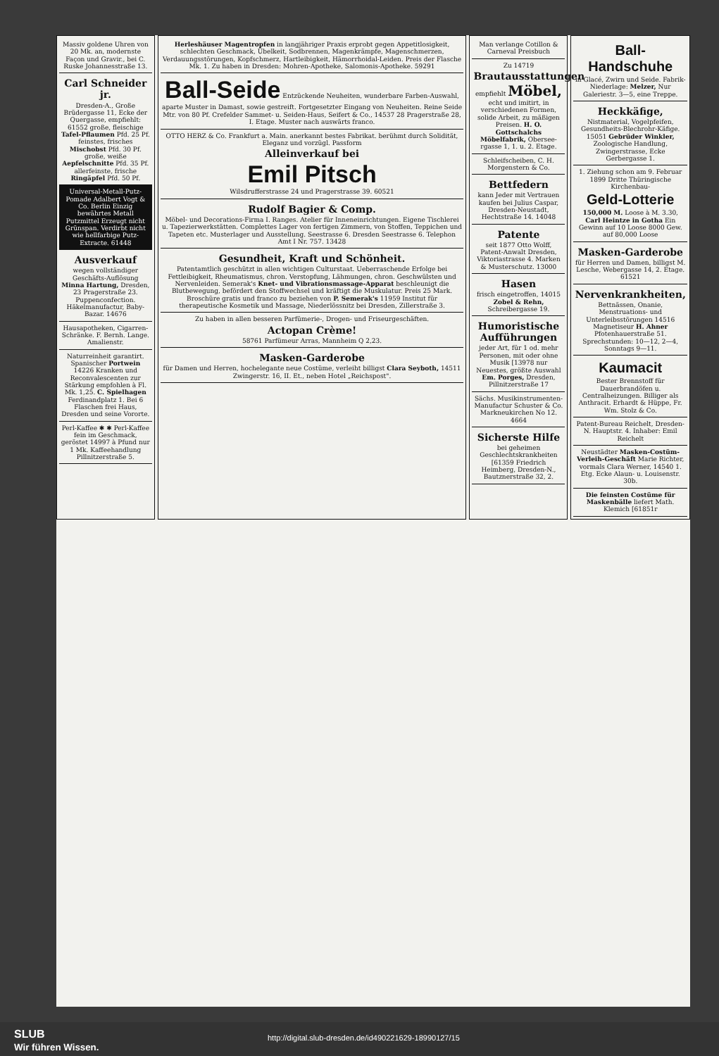Massiv goldene Uhren von 20 Mk. an, modernste Façon und Gravir., bei C. Ruske Johannesstraße 13.
Carl Schneider jr.
Dresden-A., Große Brüdergasse 11, Ecke der Quergasse, empfiehlt: 61552 große, fleischige Tafel-Pflaumen Pfd. 25 Pf. feinstes, frisches Mischobst Pfd. 30 Pf. große, weiße Aepfelschnitte Pfd. 35 Pf. allerfeinste, frische Ringäpfel Pfd. 50 Pf.
Universal-Metall-Putz-Pomade Adalbert Vogt & Co. Berlin Einzig bewährtes Metall Putzmittel Erzeugt nicht Grünspan. Verdirbt nicht wie hellfarbige Putz-Extracte. 61448
Ausverkauf
wegen vollständiger Geschäfts-Auflösung Minna Hartung, Dresden, 23 Pragerstraße 23. Puppenconfection. Häkelmanufactur, Baby-Bazar. 14676
Hausapotheken, Cigarren-Schränke. F. Bernh. Lange. Amalienstr.
Naturreinheit garantirt. Spanischer Portwein 14226 Kranken und Reconvalescenten zur Stärkung empfohlen à Fl. Mk. 1,25. C. Spielhagen Ferdinandplatz 1. Bei 6 Flaschen frei Haus, Dresden und seine Vororte.
Perl-Kaffee ✱ ✱ Perl-Kaffee fein im Geschmack, geröstet 14997 à Pfund nur 1 Mk. Kaffeehandlung Pillnitzerstraße 5.
Herleshäuser Magentropfen in langjähriger Praxis erprobt gegen Appetitlosigkeit, schlechten Geschmack, Übelkeit, Sodbrennen, Magenkrämpfe, Magenschmerzen, Verdauungsstörungen, Kopfschmerz, Hartleibigkeit, Hämorrhoidal-Leiden. Preis der Flasche Mk. 1. Zu haben in Dresden: Mohren-Apotheke, Salomonis-Apotheke. 59291
Ball-Seide Entzückende Neuheiten, wunderbare Farben-Auswahl, aparte Muster in Damast, sowie gestreift. Fortgesetzter Eingang von Neuheiten. Reine Seide Mtr. von 80 Pf. Crefelder Sammet- u. Seiden-Haus, Seifert & Co., 14537 28 Pragerstraße 28, I. Etage. Muster nach auswärts franco.
OTTO HERZ & Co. Frankfurt a. Main. anerkannt bestes Fabrikat. berühmt durch Solidität, Eleganz und vorzügl. Passform
Alleinverkauf bei
Emil Pitsch
Wilsdrufferstrasse 24 und Pragerstrasse 39. 60521
Rudolf Bagier & Comp.
Möbel- und Decorations-Firma I. Ranges. Atelier für Inneneinrichtungen. Eigene Tischlerei u. Tapezierwerkstätten. Complettes Lager von fertigen Zimmern, von Stoffen, Teppichen und Tapeten etc. Musterlager und Ausstellung. Seestrasse 6. Dresden Seestrasse 6. Telephon Amt I Nr. 757. 13428
Gesundheit, Kraft und Schönheit.
Patentamtlich geschützt in allen wichtigen Culturstaat. Ueberraschende Erfolge bei Fettleibigkeit, Rheumatismus, chron. Verstopfung, Lähmungen, chron. Geschwülsten und Nervenleiden. Semerak's Knet- und Vibrationsmassage-Apparat beschleunigt die Blutbewegung, befördert den Stoffwechsel und kräftigt die Muskulatur. Preis 25 Mark. Broschüre gratis und franco zu beziehen von P. Semerak's 11959 Institut für therapeutische Kosmetik und Massage, Niederlössnitz bei Dresden, Zillerstraße 3.
Zu haben in allen besseren Parfümerie-, Drogen- und Friseurgeschäften.
Actopan Crème!
58761 Parfümeur Arras, Mannheim Q 2,23.
Masken-Garderobe
für Damen und Herren, hochelegante neue Costüme, verleiht billigst Clara Seyboth, 14511 Zwingerstr. 16, II. Et., neben Hotel „Reichspost".
Man verlange Cotillon & Carneval Preisbuch
Zu 14719
Brautausstattungen
empfiehlt Möbel, echt und imitirt, in verschiedenen Formen, solide Arbeit, zu mäßigen Preisen. H. O. Gottschalchs Möbelfabrik, Obersee­rgasse 1, 1. u. 2. Etage.
Schleifscheiben, C. H. Morgenstern & Co.
Bettfedern
kann Jeder mit Vertrauen kaufen bei Julius Caspar, Dresden-Neustadt, Hechtstraße 14. 14048
Patente
seit 1877 Otto Wolff, Patent-Anwalt Dresden, Viktoriastrasse 4. Marken & Musterschutz. 13000
Hasen
frisch eingetroffen, 14015 Zobel & Rehn, Schreibergasse 19.
Humoristische Aufführungen
jeder Art, für 1 od. mehr Personen, mit oder ohne Musik [13978 nur Neuestes, größte Auswahl Em. Porges, Dresden, Pillnitzerstraße 17
Sächs. Musikinstrumenten-Manufactur Schuster & Co. Markneukirchen No 12. 4664
Sicherste Hilfe
bei geheimen Geschlechtskrankheiten [61359 Friedrich Heimberg, Dresden-N., Bautznerstraße 32, 2.
Ball-Handschuhe
in Glacé, Zwirn und Seide. Fabrik-Niederlage: Melzer, Nur Galeriestr. 3—5, eine Treppe.
Heckkäfige,
Nistmaterial, Vogelpfeifen, Gesundheits-Blechrohr-Käfige. 15051 Gebrüder Winkler, Zoologische Handlung, Zwingerstrasse, Ecke Gerbergasse 1.
1. Ziehung schon am 9. Februar 1899 Dritte Thüringische Kirchenbau-
Geld-Lotterie
150,000 M. Loose à M. 3.30, Carl Heintze in Gotha Ein Gewinn auf 10 Loose 8000 Gew. auf 80,000 Loose
Masken-Garderobe
für Herren und Damen, billigst M. Lesche, Webergasse 14, 2. Etage. 61521
Nervenkrankheiten,
Bettnässen, Onanie, Menstruations- und Unterleibsstörungen 14516 Magnetiseur H. Ahner Pfotenhauerstraße 51. Sprechstunden: 10—12, 2—4, Sonntags 9—11.
Kaumacit
Bester Brennstoff für Dauerbrandöfen u. Centralheizungen. Billiger als Anthracit. Erhardt & Hüppe, Fr. Wm. Stolz & Co.
Patent-Bureau Reichelt, Dresden-N. Hauptstr. 4. Inhaber: Emil Reichelt
Neustädter Masken-Costüm-Verleih-Geschäft Marie Richter, vormals Clara Werner, 14540 1. Etg. Ecke Alaun- u. Louisenstr. 30b.
Die feinsten Costüme für Maskenbälle liefert Math. Klemich [61851r
SLUB
Wir führen Wissen.
http://digital.slub-dresden.de/id490221629-18990127/15